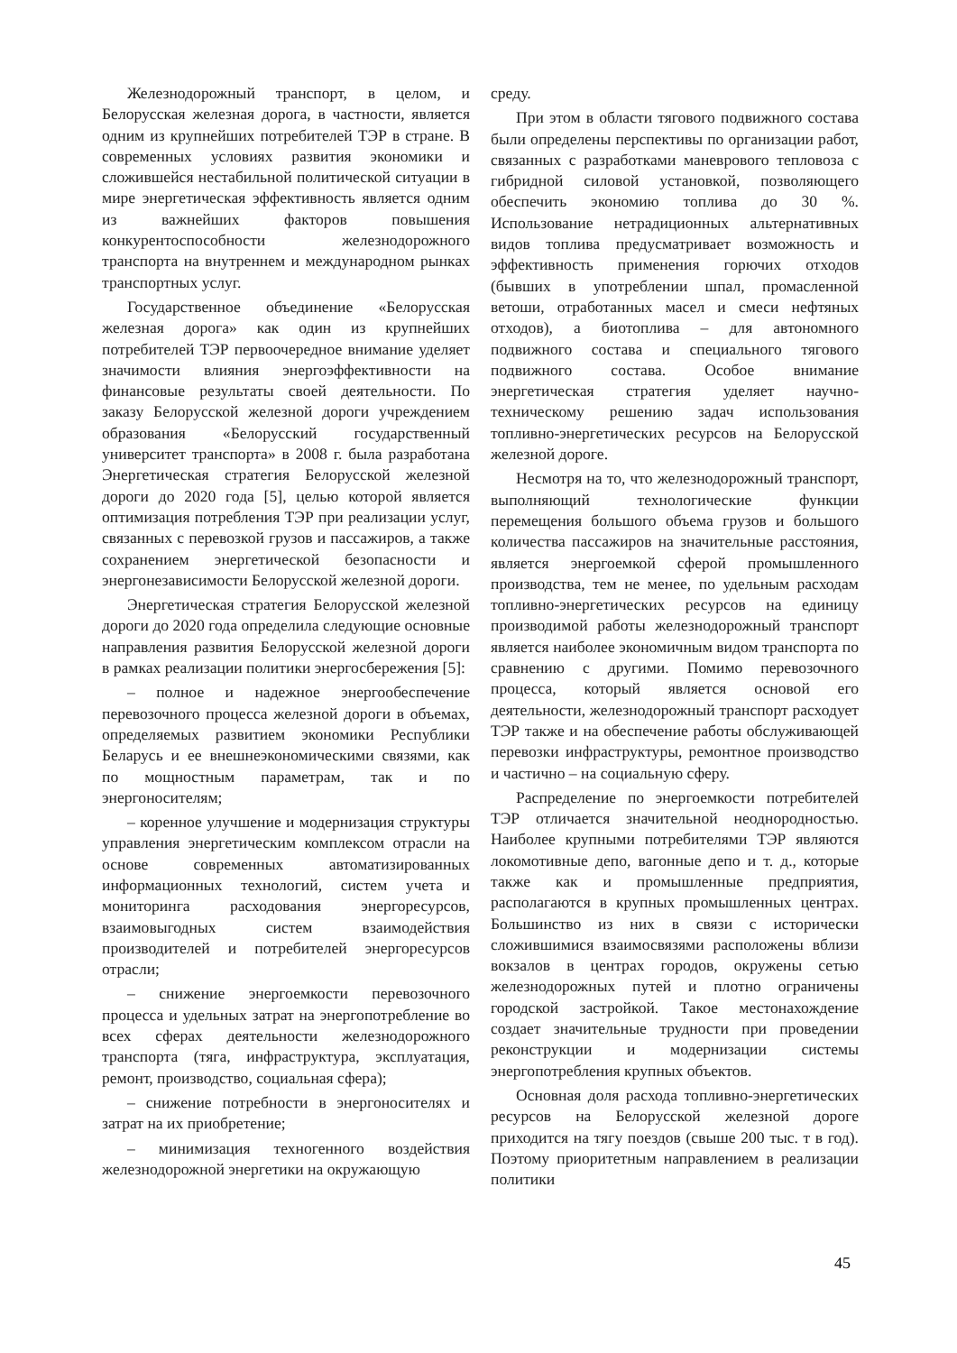Железнодорожный транспорт, в целом, и Белорусская железная дорога, в частности, является одним из крупнейших потребителей ТЭР в стране. В современных условиях развития экономики и сложившейся нестабильной политической ситуации в мире энергетическая эффективность является одним из важнейших факторов повышения конкурентоспособности железнодорожного транспорта на внутреннем и международном рынках транспортных услуг.
Государственное объединение «Белорусская железная дорога» как один из крупнейших потребителей ТЭР первоочередное внимание уделяет значимости влияния энергоэффективности на финансовые результаты своей деятельности. По заказу Белорусской железной дороги учреждением образования «Белорусский государственный университет транспорта» в 2008 г. была разработана Энергетическая стратегия Белорусской железной дороги до 2020 года [5], целью которой является оптимизация потребления ТЭР при реализации услуг, связанных с перевозкой грузов и пассажиров, а также сохранением энергетической безопасности и энергонезависимости Белорусской железной дороги.
Энергетическая стратегия Белорусской железной дороги до 2020 года определила следующие основные направления развития Белорусской железной дороги в рамках реализации политики энергосбережения [5]:
– полное и надежное энергообеспечение перевозочного процесса железной дороги в объемах, определяемых развитием экономики Республики Беларусь и ее внешнеэкономическими связями, как по мощностным параметрам, так и по энергоносителям;
– коренное улучшение и модернизация структуры управления энергетическим комплексом отрасли на основе современных автоматизированных информационных технологий, систем учета и мониторинга расходования энергоресурсов, взаимовыгодных систем взаимодействия производителей и потребителей энергоресурсов отрасли;
– снижение энергоемкости перевозочного процесса и удельных затрат на энергопотребление во всех сферах деятельности железнодорожного транспорта (тяга, инфраструктура, эксплуатация, ремонт, производство, социальная сфера);
– снижение потребности в энергоносителях и затрат на их приобретение;
– минимизация техногенного воздействия железнодорожной энергетики на окружающую
среду.
При этом в области тягового подвижного состава были определены перспективы по организации работ, связанных с разработками маневрового тепловоза с гибридной силовой установкой, позволяющего обеспечить экономию топлива до 30 %. Использование нетрадиционных альтернативных видов топлива предусматривает возможность и эффективность применения горючих отходов (бывших в употреблении шпал, промасленной ветоши, отработанных масел и смеси нефтяных отходов), а биотоплива – для автономного подвижного состава и специального тягового подвижного состава. Особое внимание энергетическая стратегия уделяет научно-техническому решению задач использования топливно-энергетических ресурсов на Белорусской железной дороге.
Несмотря на то, что железнодорожный транспорт, выполняющий технологические функции перемещения большого объема грузов и большого количества пассажиров на значительные расстояния, является энергоемкой сферой промышленного производства, тем не менее, по удельным расходам топливно-энергетических ресурсов на единицу производимой работы железнодорожный транспорт является наиболее экономичным видом транспорта по сравнению с другими. Помимо перевозочного процесса, который является основой его деятельности, железнодорожный транспорт расходует ТЭР также и на обеспечение работы обслуживающей перевозки инфраструктуры, ремонтное производство и частично – на социальную сферу.
Распределение по энергоемкости потребителей ТЭР отличается значительной неоднородностью. Наиболее крупными потребителями ТЭР являются локомотивные депо, вагонные депо и т. д., которые также как и промышленные предприятия, располагаются в крупных промышленных центрах. Большинство из них в связи с исторически сложившимися взаимосвязями расположены вблизи вокзалов в центрах городов, окружены сетью железнодорожных путей и плотно ограничены городской застройкой. Такое местонахождение создает значительные трудности при проведении реконструкции и модернизации системы энергопотребления крупных объектов.
Основная доля расхода топливно-энергетических ресурсов на Белорусской железной дороге приходится на тягу поездов (свыше 200 тыс. т в год). Поэтому приоритетным направлением в реализации политики
45